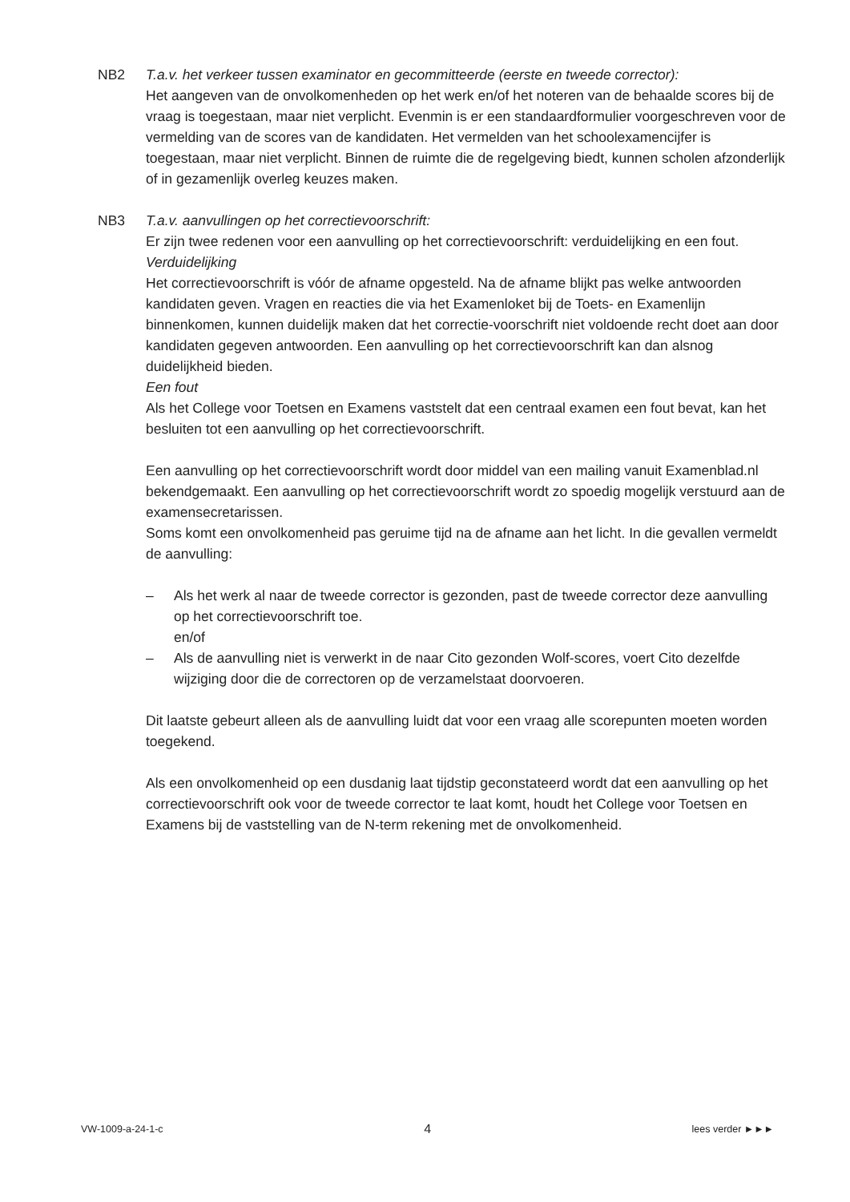NB2 T.a.v. het verkeer tussen examinator en gecommitteerde (eerste en tweede corrector):
Het aangeven van de onvolkomenheden op het werk en/of het noteren van de behaalde scores bij de vraag is toegestaan, maar niet verplicht. Evenmin is er een standaardformulier voorgeschreven voor de vermelding van de scores van de kandidaten. Het vermelden van het schoolexamencijfer is toegestaan, maar niet verplicht. Binnen de ruimte die de regelgeving biedt, kunnen scholen afzonderlijk of in gezamenlijk overleg keuzes maken.
NB3 T.a.v. aanvullingen op het correctievoorschrift:
Er zijn twee redenen voor een aanvulling op het correctievoorschrift: verduidelijking en een fout.
Verduidelijking
Het correctievoorschrift is vóór de afname opgesteld. Na de afname blijkt pas welke antwoorden kandidaten geven. Vragen en reacties die via het Examenloket bij de Toets- en Examenlijn binnenkomen, kunnen duidelijk maken dat het correctie-voorschrift niet voldoende recht doet aan door kandidaten gegeven antwoorden. Een aanvulling op het correctievoorschrift kan dan alsnog duidelijkheid bieden.
Een fout
Als het College voor Toetsen en Examens vaststelt dat een centraal examen een fout bevat, kan het besluiten tot een aanvulling op het correctievoorschrift.
Een aanvulling op het correctievoorschrift wordt door middel van een mailing vanuit Examenblad.nl bekendgemaakt. Een aanvulling op het correctievoorschrift wordt zo spoedig mogelijk verstuurd aan de examensecretarissen.
Soms komt een onvolkomenheid pas geruime tijd na de afname aan het licht. In die gevallen vermeldt de aanvulling:
– Als het werk al naar de tweede corrector is gezonden, past de tweede corrector deze aanvulling op het correctievoorschrift toe.
en/of
– Als de aanvulling niet is verwerkt in de naar Cito gezonden Wolf-scores, voert Cito dezelfde wijziging door die de correctoren op de verzamelstaat doorvoeren.
Dit laatste gebeurt alleen als de aanvulling luidt dat voor een vraag alle scorepunten moeten worden toegekend.
Als een onvolkomenheid op een dusdanig laat tijdstip geconstateerd wordt dat een aanvulling op het correctievoorschrift ook voor de tweede corrector te laat komt, houdt het College voor Toetsen en Examens bij de vaststelling van de N-term rekening met de onvolkomenheid.
VW-1009-a-24-1-c 4 lees verder ►►►